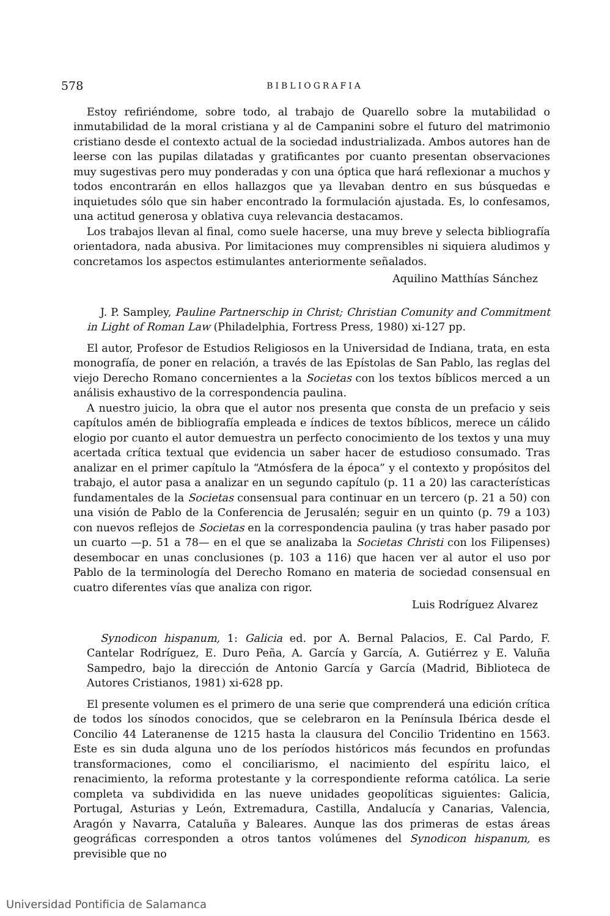578 BIBLIOGRAFIA
Estoy refiriéndome, sobre todo, al trabajo de Quarello sobre la mutabilidad o inmutabilidad de la moral cristiana y al de Campanini sobre el futuro del matrimonio cristiano desde el contexto actual de la sociedad industrializada. Ambos autores han de leerse con las pupilas dilatadas y gratificantes por cuanto presentan observaciones muy sugestivas pero muy ponderadas y con una óptica que hará reflexionar a muchos y todos encontrarán en ellos hallazgos que ya llevaban dentro en sus búsquedas e inquietudes sólo que sin haber encontrado la formulación ajustada. Es, lo confesamos, una actitud generosa y oblativa cuya relevancia destacamos.
Los trabajos llevan al final, como suele hacerse, una muy breve y selecta bibliografía orientadora, nada abusiva. Por limitaciones muy comprensibles ni siquiera aludimos y concretamos los aspectos estimulantes anteriormente señalados.
Aquilino Matthías Sánchez
J. P. Sampley, Pauline Partnerschip in Christ; Christian Comunity and Commitment in Light of Roman Law (Philadelphia, Fortress Press, 1980) xi-127 pp.
El autor, Profesor de Estudios Religiosos en la Universidad de Indiana, trata, en esta monografía, de poner en relación, a través de las Epístolas de San Pablo, las reglas del viejo Derecho Romano concernientes a la Societas con los textos bíblicos merced a un análisis exhaustivo de la correspondencia paulina.
A nuestro juicio, la obra que el autor nos presenta que consta de un prefacio y seis capítulos amén de bibliografía empleada e índices de textos bíblicos, merece un cálido elogio por cuanto el autor demuestra un perfecto conocimiento de los textos y una muy acertada crítica textual que evidencia un saber hacer de estudioso consumado. Tras analizar en el primer capítulo la “Atmósfera de la época” y el contexto y propósitos del trabajo, el autor pasa a analizar en un segundo capítulo (p. 11 a 20) las características fundamentales de la Societas consensual para continuar en un tercero (p. 21 a 50) con una visión de Pablo de la Conferencia de Jerusalén; seguir en un quinto (p. 79 a 103) con nuevos reflejos de Societas en la correspondencia paulina (y tras haber pasado por un cuarto —p. 51 a 78— en el que se analizaba la Societas Christi con los Filipenses) desembocar en unas conclusiones (p. 103 a 116) que hacen ver al autor el uso por Pablo de la terminología del Derecho Romano en materia de sociedad consensual en cuatro diferentes vías que analiza con rigor.
Luis Rodríguez Alvarez
Synodicon hispanum, 1: Galicia ed. por A. Bernal Palacios, E. Cal Pardo, F. Cantelar Rodríguez, E. Duro Peña, A. García y García, A. Gutiérrez y E. Valuña Sampedro, bajo la dirección de Antonio García y García (Madrid, Biblioteca de Autores Cristianos, 1981) xi-628 pp.
El presente volumen es el primero de una serie que comprenderá una edición crítica de todos los sínodos conocidos, que se celebraron en la Península Ibérica desde el Concilio 44 Lateranense de 1215 hasta la clausura del Concilio Tridentino en 1563. Este es sin duda alguna uno de los períodos históricos más fecundos en profundas transformaciones, como el conciliarismo, el nacimiento del espíritu laico, el renacimiento, la reforma protestante y la correspondiente reforma católica. La serie completa va subdividida en las nueve unidades geopolíticas siguientes: Galicia, Portugal, Asturias y León, Extremadura, Castilla, Andalucía y Canarias, Valencia, Aragón y Navarra, Cataluña y Baleares. Aunque las dos primeras de estas áreas geográficas corresponden a otros tantos volúmenes del Synodicon hispanum, es previsible que no
Universidad Pontificia de Salamanca